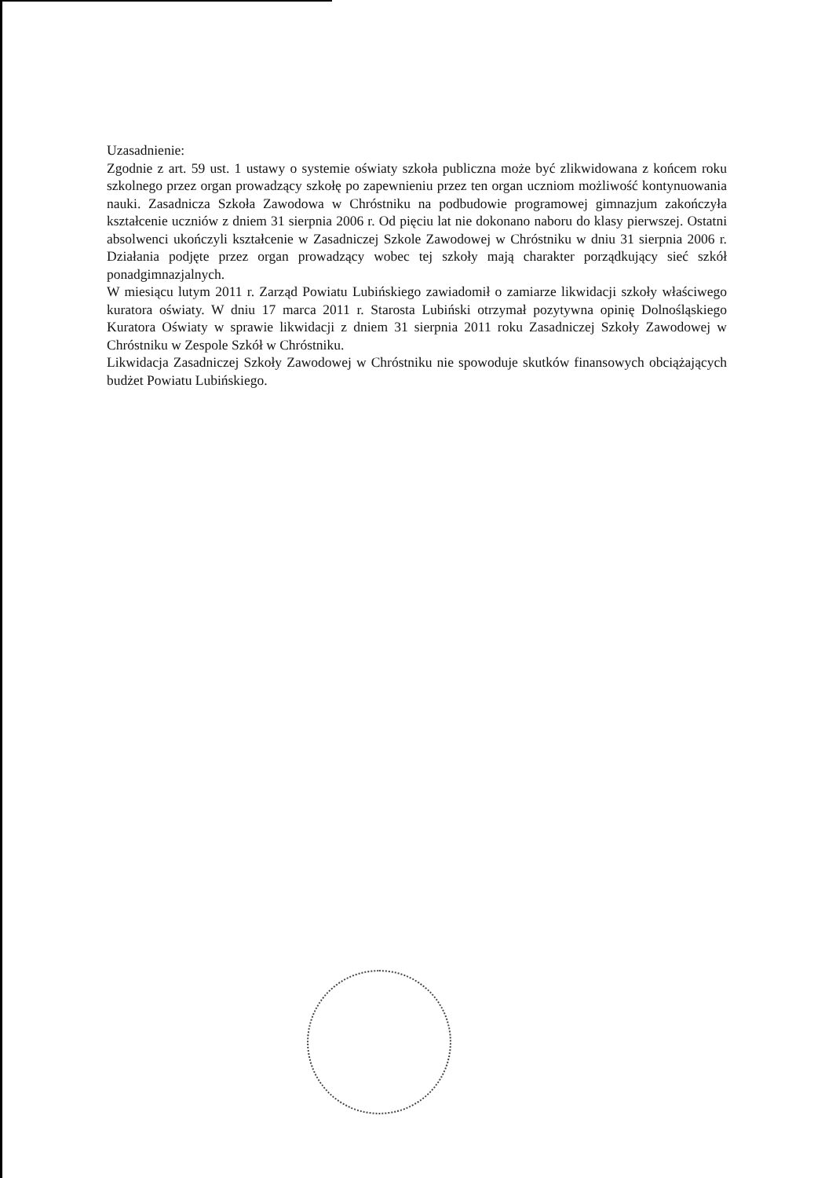Uzasadnienie:
Zgodnie z art. 59 ust. 1 ustawy o systemie oświaty szkoła publiczna może być zlikwidowana z końcem roku szkolnego przez organ prowadzący szkołę po zapewnieniu przez ten organ uczniom możliwość kontynuowania nauki. Zasadnicza Szkoła Zawodowa w Chróstniku na podbudowie programowej gimnazjum zakończyła kształcenie uczniów z dniem 31 sierpnia 2006 r. Od pięciu lat nie dokonano naboru do klasy pierwszej. Ostatni absolwenci ukończyli kształcenie w Zasadniczej Szkole Zawodowej w Chróstniku w dniu 31 sierpnia 2006 r. Działania podjęte przez organ prowadzący wobec tej szkoły mają charakter porządkujący sieć szkół ponadgimnazjalnych.
W miesiącu lutym 2011 r. Zarząd Powiatu Lubińskiego zawiadomił o zamiarze likwidacji szkoły właściwego kuratora oświaty. W dniu 17 marca 2011 r. Starosta Lubiński otrzymał pozytywna opinię Dolnośląskiego Kuratora Oświaty w sprawie likwidacji z dniem 31 sierpnia 2011 roku Zasadniczej Szkoły Zawodowej w Chróstniku w Zespole Szkół w Chróstniku.
Likwidacja Zasadniczej Szkoły Zawodowej w Chróstniku nie spowoduje skutków finansowych obciążających budżet Powiatu Lubińskiego.